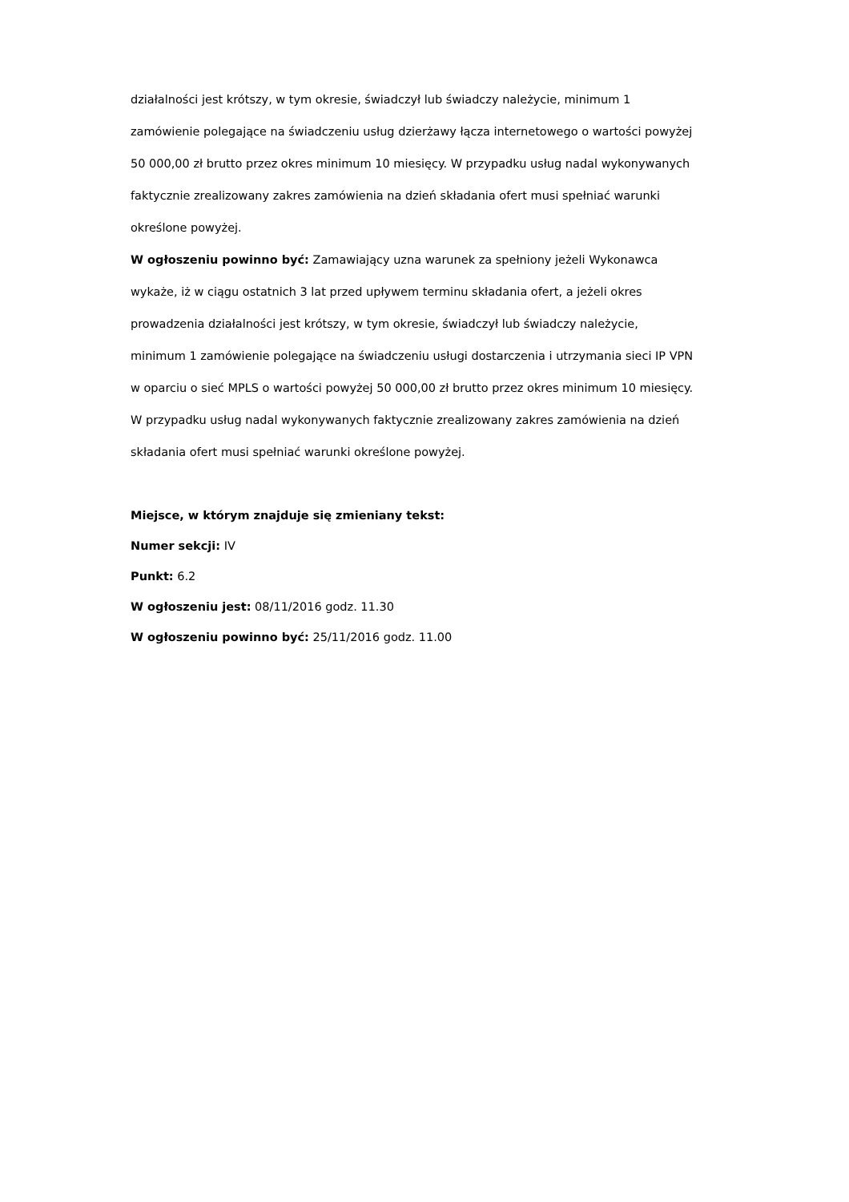działalności jest krótszy, w tym okresie, świadczył lub świadczy należycie, minimum 1 zamówienie polegające na świadczeniu usług dzierżawy łącza internetowego o wartości powyżej 50 000,00 zł brutto przez okres minimum 10 miesięcy. W przypadku usług nadal wykonywanych faktycznie zrealizowany zakres zamówienia na dzień składania ofert musi spełniać warunki określone powyżej.
W ogłoszeniu powinno być: Zamawiający uzna warunek za spełniony jeżeli Wykonawca wykaże, iż w ciągu ostatnich 3 lat przed upływem terminu składania ofert, a jeżeli okres prowadzenia działalności jest krótszy, w tym okresie, świadczył lub świadczy należycie, minimum 1 zamówienie polegające na świadczeniu usługi dostarczenia i utrzymania sieci IP VPN w oparciu o sieć MPLS o wartości powyżej 50 000,00 zł brutto przez okres minimum 10 miesięcy. W przypadku usług nadal wykonywanych faktycznie zrealizowany zakres zamówienia na dzień składania ofert musi spełniać warunki określone powyżej.
Miejsce, w którym znajduje się zmieniany tekst:
Numer sekcji: IV
Punkt: 6.2
W ogłoszeniu jest: 08/11/2016 godz. 11.30
W ogłoszeniu powinno być: 25/11/2016 godz. 11.00